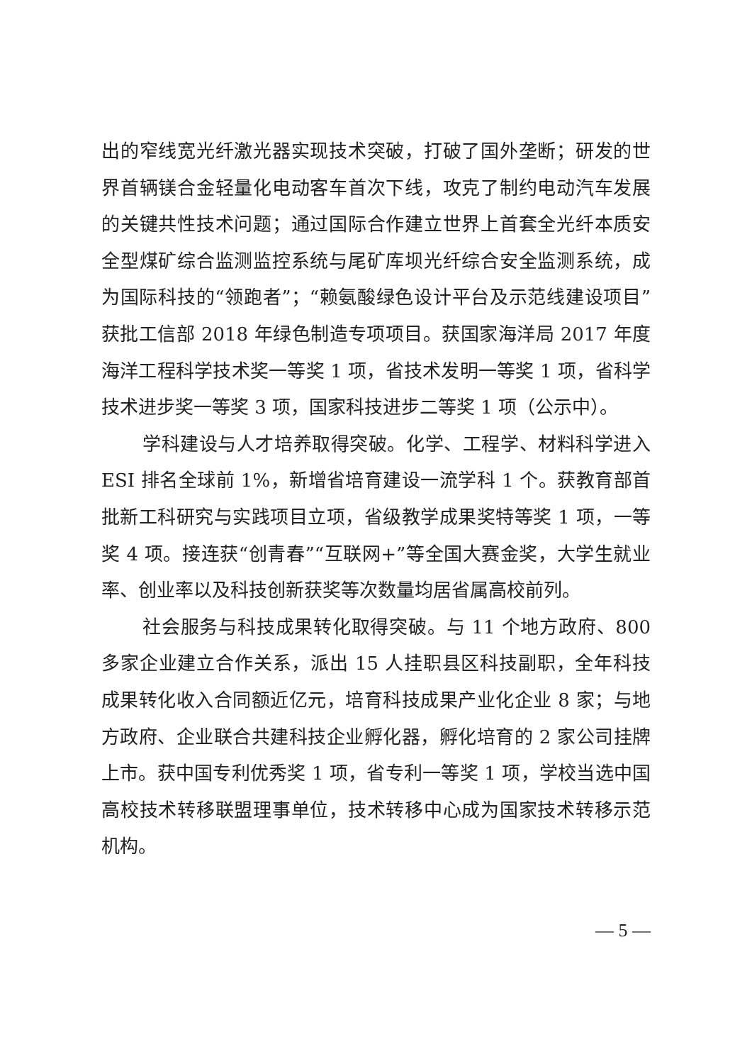出的窄线宽光纤激光器实现技术突破，打破了国外垄断；研发的世界首辆镁合金轻量化电动客车首次下线，攻克了制约电动汽车发展的关键共性技术问题；通过国际合作建立世界上首套全光纤本质安全型煤矿综合监测监控系统与尾矿库坝光纤综合安全监测系统，成为国际科技的“领跑者”；“赖氨酸绿色设计平台及示范线建设项目”获批工信部 2018 年绿色制造专项项目。获国家海洋局 2017 年度海洋工程科学技术奖一等奖 1 项，省技术发明一等奖 1 项，省科学技术进步奖一等奖 3 项，国家科技进步二等奖 1 项（公示中）。
学科建设与人才培养取得突破。化学、工程学、材料科学进入 ESI 排名全球前 1%，新增省培育建设一流学科 1 个。获教育部首批新工科研究与实践项目立项，省级教学成果奖特等奖 1 项，一等奖 4 项。接连获“创青春”“互联网+”等全国大赛金奖，大学生就业率、创业率以及科技创新获奖等次数量均居省属高校前列。
社会服务与科技成果转化取得突破。与 11 个地方政府、800 多家企业建立合作关系，派出 15 人挂职县区科技副职，全年科技成果转化收入合同额近亿元，培育科技成果产业化企业 8 家；与地方政府、企业联合共建科技企业孵化器，孵化培育的 2 家公司挂牌上市。获中国专利优秀奖 1 项，省专利一等奖 1 项，学校当选中国高校技术转移联盟理事单位，技术转移中心成为国家技术转移示范机构。
— 5 —